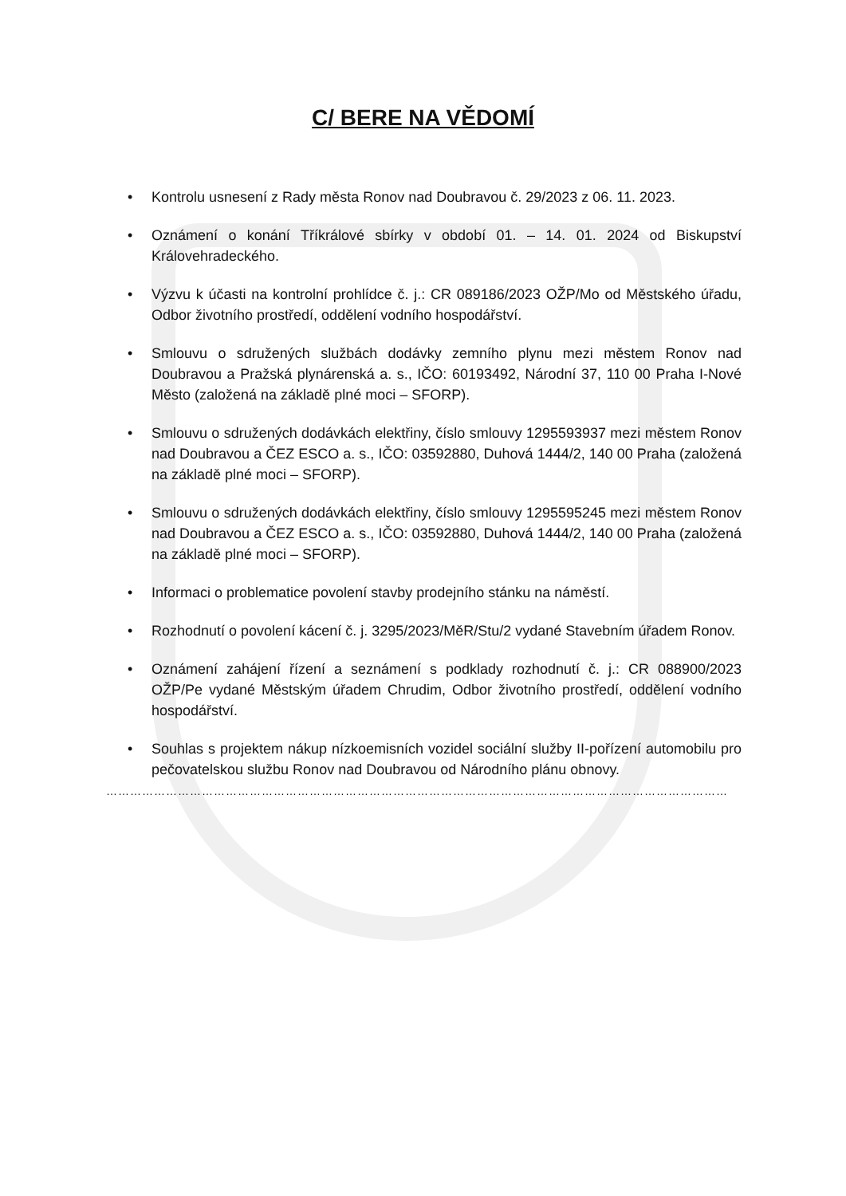C/ BERE NA VĚDOMÍ
• Kontrolu usnesení z Rady města Ronov nad Doubravou č. 29/2023 z 06. 11. 2023.
• Oznámení o konání Tříkrálové sbírky v období 01. – 14. 01. 2024 od Biskupství Královehradeckého.
• Výzvu k účasti na kontrolní prohlídce č. j.: CR 089186/2023 OŽP/Mo od Městského úřadu, Odbor životního prostředí, oddělení vodního hospodářství.
• Smlouvu o sdružených službách dodávky zemního plynu mezi městem Ronov nad Doubravou a Pražská plynárenská a. s., IČO: 60193492, Národní 37, 110 00 Praha I-Nové Město (založená na základě plné moci – SFORP).
• Smlouvu o sdružených dodávkách elektřiny, číslo smlouvy 1295593937 mezi městem Ronov nad Doubravou a ČEZ ESCO a. s., IČO: 03592880, Duhová 1444/2, 140 00 Praha (založená na základě plné moci – SFORP).
• Smlouvu o sdružených dodávkách elektřiny, číslo smlouvy 1295595245 mezi městem Ronov nad Doubravou a ČEZ ESCO a. s., IČO: 03592880, Duhová 1444/2, 140 00 Praha (založená na základě plné moci – SFORP).
• Informaci o problematice povolení stavby prodejního stánku na náměstí.
• Rozhodnutí o povolení kácení č. j. 3295/2023/MěR/Stu/2 vydané Stavebním úřadem Ronov.
• Oznámení zahájení řízení a seznámení s podklady rozhodnutí č. j.: CR 088900/2023 OŽP/Pe vydané Městským úřadem Chrudim, Odbor životního prostředí, oddělení vodního hospodářství.
• Souhlas s projektem nákup nízkoemisních vozidel sociální služby II-pořízení automobilu pro pečovatelskou službu Ronov nad Doubravou od Národního plánu obnovy.
…………………………………………………………………………………………………………………………………………